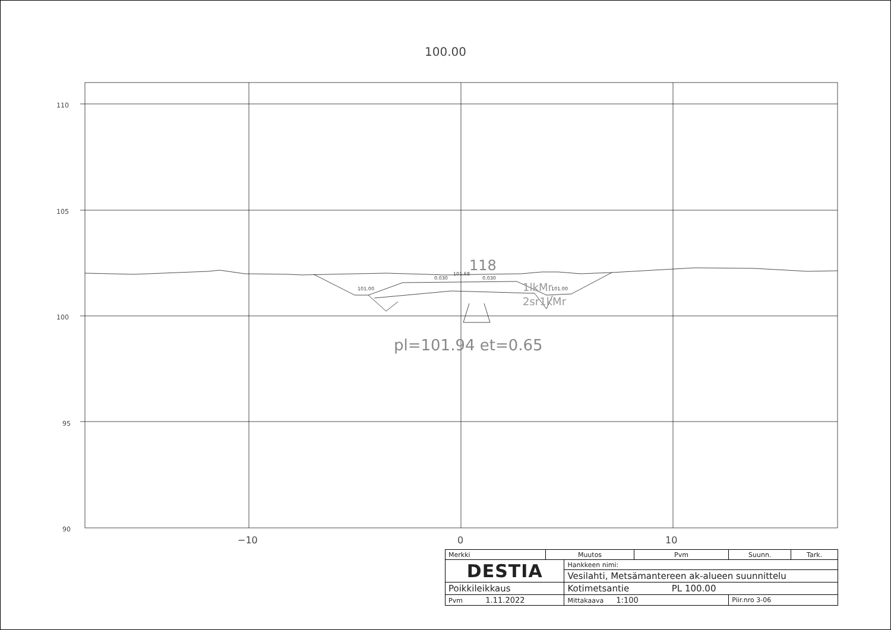100.00
110
105
100
95
90
−10
0
10
101.00
0.030
101.68
0.030
101.00
118
1lkMr
2sr1kMr
pl=101.94 et=0.65
| Merkki | Muutos | | Pvm | Suunn. | Tark. |
| DESTIA | | Hankkeen nimi: | | | |
| | | Vesilahti, Metsämantereen ak-alueen suunnittelu | | | |
| Poikkileikkaus | | Kotimetsantie PL 100.00 | | | |
| Pvm 1.11.2022 | | Mittakaava 1:100 | | Piir.nro 3-06 | |